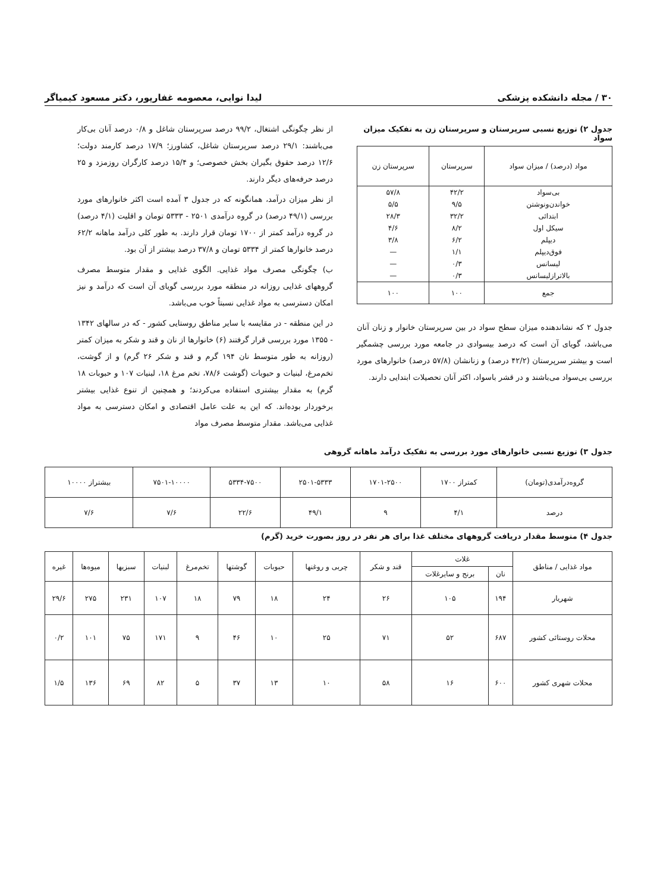۳۰ / مجله دانشکده پزشکی لیدا نوایی، معصومه غفارپور، دکتر مسعود کیمیاگر
جدول ۲) توزیع نسبی سرپرستان و سرپرستان زن به تفکیک میزان سواد
| مواد (درصد) / میزان سواد | سرپرستان | سرپرستان زن |
| بی‌سواد | ۴۲/۲ | ۵۷/۸ |
| خواندن‌ونوشتن | ۹/۵ | ۵/۵ |
| ابتدائی | ۳۲/۲ | ۲۸/۳ |
| سیکل اول | ۸/۲ | ۴/۶ |
| دیپلم | ۶/۲ | ۳/۸ |
| فوق‌دیپلم | ۱/۱ | — |
| لیسانس | ۰/۳ | — |
| بالاترازلیسانس | ۰/۳ | — |
| جمع | ۱۰۰ | ۱۰۰ |
جدول ۲ که نشاندهنده میزان سطح سواد در بین سرپرستان خانوار و زنان آنان می‌باشد، گویای آن است که درصد بیسوادی در جامعه مورد بررسی چشمگیر است و بیشتر سرپرستان (۴۲/۲ درصد) و زنانشان (۵۷/۸ درصد) خانوارهای مورد بررسی بی‌سواد می‌باشند و در قشر باسواد، اکثر آنان تحصیلات ابتدایی دارند.
از نظر چگونگی اشتغال، ۹۹/۲ درصد سرپرستان شاغل و ۰/۸ درصد آنان بی‌کار می‌باشند: ۲۹/۱ درصد سرپرستان شاغل، کشاورز؛ ۱۷/۹ درصد کارمند دولت؛ ۱۲/۶ درصد حقوق بگیران بخش خصوصی؛ و ۱۵/۴ درصد کارگران روزمزد و ۲۵ درصد حرفه‌های دیگر دارند.
از نظر میزان درآمد، همانگونه که در جدول ۳ آمده است اکثر خانوارهای مورد بررسی (۴۹/۱ درصد) در گروه درآمدی ۲۵۰۱ - ۵۳۳۳ تومان و اقلیت (۴/۱ درصد) در گروه درآمد کمتر از ۱۷۰۰ تومان قرار دارند. به طور کلی درآمد ماهانه ۶۲/۲ درصد خانوارها کمتر از ۵۳۳۴ تومان و ۳۷/۸ درصد بیشتر از آن بود.
ب) چگونگی مصرف مواد غذایی. الگوی غذایی و مقدار متوسط مصرف گروههای غذایی روزانه در منطقه مورد بررسی گویای آن است که درآمد و نیز امکان دسترسی به مواد غذایی نسبتاً خوب می‌باشد.
در این منطقه - در مقایسه با سایر مناطق روستایی کشور - که در سالهای ۱۳۴۲ - ۱۳۵۵ مورد بررسی قرار گرفتند (۶) خانوارها از نان و قند و شکر به میزان کمتر (روزانه به طور متوسط نان ۱۹۴ گرم و قند و شکر ۲۶ گرم) و از گوشت، تخم‌مرغ، لبنیات و حبوبات (گوشت ۷۸/۶، تخم مرغ ۱۸، لبنیات ۱۰۷ و حبوبات ۱۸ گرم) به مقدار بیشتری استفاده می‌کردند؛ و همچنین از تنوع غذایی بیشتر برخوردار بوده‌اند. که این به علت عامل اقتصادی و امکان دسترسی به مواد غذایی می‌باشد. مقدار متوسط مصرف مواد
جدول ۳) توزیع نسبی خانوارهای مورد بررسی به تفکیک درآمد ماهانه گروهی
| گروه‌درآمدی(تومان) | کمتراز ۱۷۰۰ | ۱۷۰۱-۲۵۰۰ | ۲۵۰۱-۵۳۳۳ | ۵۳۳۴-۷۵۰۰ | ۷۵۰۱-۱۰۰۰۰ | بیشتراز ۱۰۰۰۰ |
| درصد | ۴/۱ | ۹ | ۴۹/۱ | ۲۲/۶ | ۷/۶ | ۷/۶ |
جدول ۴) متوسط مقدار دریافت گروههای مختلف غذا برای هر نفر در روز بصورت خرید (گرم)
| مواد غذایی / مناطق | غلات | | قند و شکر | چربی و روغنها | حبوبات | گوشتها | تخم‌مرغ | لبنیات | سبزیها | میوه‌ها | غیره |
| | نان | برنج و سایرغلات | | | | | | | | | |
| شهریار | ۱۹۴ | ۱۰۵ | ۲۶ | ۲۴ | ۱۸ | ۷۹ | ۱۸ | ۱۰۷ | ۲۳۱ | ۲۷۵ | ۲۹/۶ |
| محلات روستائی کشور | ۶۸۷ | ۵۲ | ۷۱ | ۲۵ | ۱۰ | ۴۶ | ۹ | ۱۷۱ | ۷۵ | ۱۰۱ | ۰/۲ |
| محلات شهری کشور | ۶۰۰ | ۱۶ | ۵۸ | ۱۰ | ۱۳ | ۳۷ | ۵ | ۸۲ | ۶۹ | ۱۳۶ | ۱/۵ |